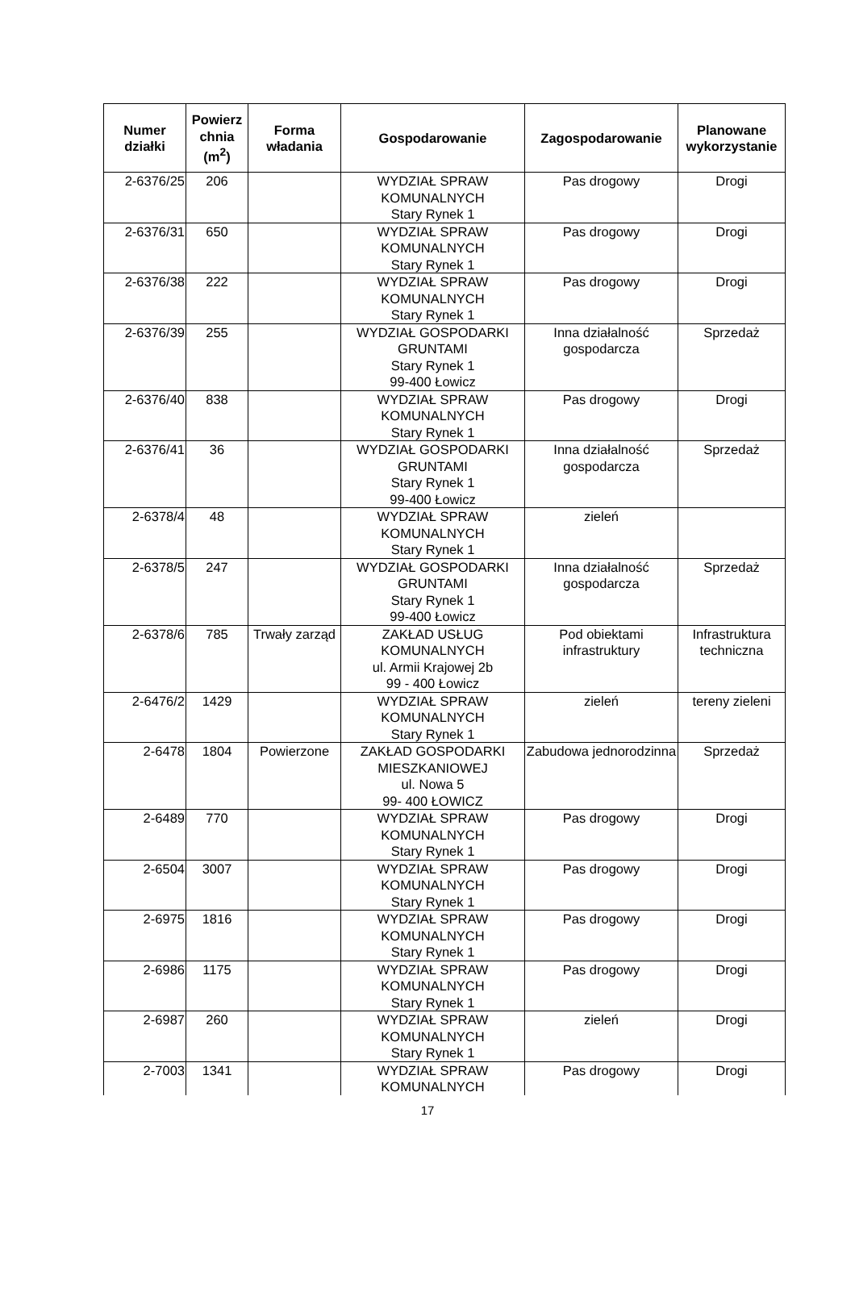| Numer działki | Powierz chnia (m<sup>2</sup>) | Forma władania | Gospodarowanie | Zagospodarowanie | Planowane wykorzystanie |
| --- | --- | --- | --- | --- | --- |
| 2-6376/25 | 206 | | WYDZIAŁ SPRAW KOMUNALNYCH Stary Rynek 1 | Pas drogowy | Drogi |
| 2-6376/31 | 650 | | WYDZIAŁ SPRAW KOMUNALNYCH Stary Rynek 1 | Pas drogowy | Drogi |
| 2-6376/38 | 222 | | WYDZIAŁ SPRAW KOMUNALNYCH Stary Rynek 1 | Pas drogowy | Drogi |
| 2-6376/39 | 255 | | WYDZIAŁ GOSPODARKI GRUNTAMI Stary Rynek 1 99-400 Łowicz | Inna działalność gospodarcza | Sprzedaż |
| 2-6376/40 | 838 | | WYDZIAŁ SPRAW KOMUNALNYCH Stary Rynek 1 | Pas drogowy | Drogi |
| 2-6376/41 | 36 | | WYDZIAŁ GOSPODARKI GRUNTAMI Stary Rynek 1 99-400 Łowicz | Inna działalność gospodarcza | Sprzedaż |
| 2-6378/4 | 48 | | WYDZIAŁ SPRAW KOMUNALNYCH Stary Rynek 1 | zieleń | |
| 2-6378/5 | 247 | | WYDZIAŁ GOSPODARKI GRUNTAMI Stary Rynek 1 99-400 Łowicz | Inna działalność gospodarcza | Sprzedaż |
| 2-6378/6 | 785 | Trwały zarząd | ZAKŁAD USŁUG KOMUNALNYCH ul. Armii Krajowej 2b 99 - 400 Łowicz | Pod obiektami infrastruktury | Infrastruktura techniczna |
| 2-6476/2 | 1429 | | WYDZIAŁ SPRAW KOMUNALNYCH Stary Rynek 1 | zieleń | tereny zieleni |
| 2-6478 | 1804 | Powierzone | ZAKŁAD GOSPODARKI MIESZKANIOWEJ ul. Nowa 5 99- 400 ŁOWICZ | Zabudowa jednorodzinna | Sprzedaż |
| 2-6489 | 770 | | WYDZIAŁ SPRAW KOMUNALNYCH Stary Rynek 1 | Pas drogowy | Drogi |
| 2-6504 | 3007 | | WYDZIAŁ SPRAW KOMUNALNYCH Stary Rynek 1 | Pas drogowy | Drogi |
| 2-6975 | 1816 | | WYDZIAŁ SPRAW KOMUNALNYCH Stary Rynek 1 | Pas drogowy | Drogi |
| 2-6986 | 1175 | | WYDZIAŁ SPRAW KOMUNALNYCH Stary Rynek 1 | Pas drogowy | Drogi |
| 2-6987 | 260 | | WYDZIAŁ SPRAW KOMUNALNYCH Stary Rynek 1 | zieleń | Drogi |
| 2-7003 | 1341 | | WYDZIAŁ SPRAW KOMUNALNYCH | Pas drogowy | Drogi |
17